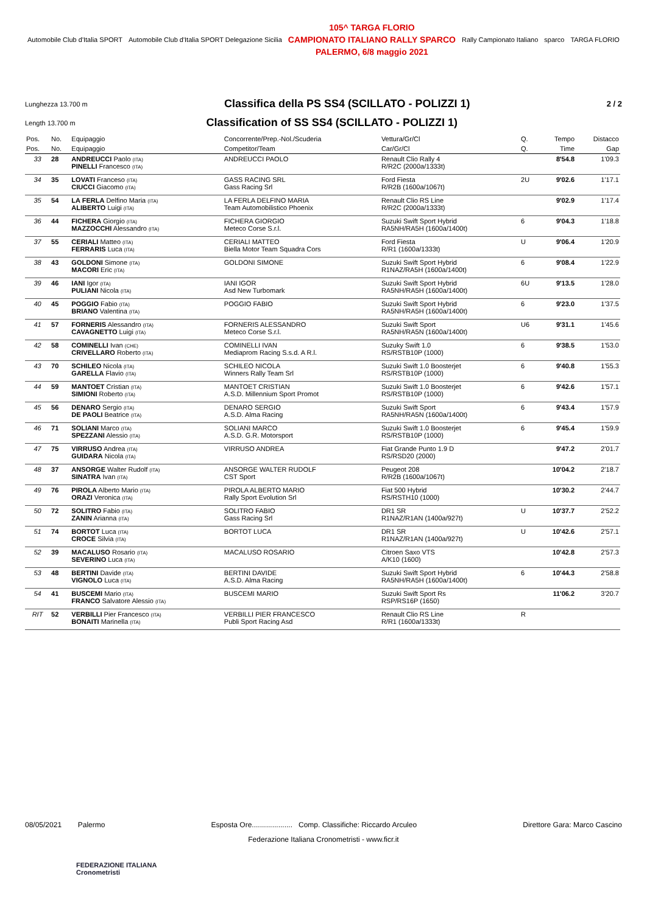Automobile Club d'Italia SPORT Automobile Club d'Italia SPORT Delegazione Sicilia
105^ TARGA FLORIO
CAMPIONATO ITALIANO RALLY SPARCO
PALERMO, 6/8 maggio 2021
Rally Campionato Italiano sparco TARGA FLORIO
Lunghezza 13.700 m Classifica della PS SS4 (SCILLATO - POLIZZI 1) 2 / 2
Length 13.700 m Classification of SS SS4 (SCILLATO - POLIZZI 1)
| Pos. | No. | Equipaggio | Concorrente/Prep.-Nol./Scuderia | Vettura/Gr/Cl | Q. | Tempo | Distacco |
| Pos. | No. | Equipaggio | Competitor/Team | Car/Gr/Cl | Q. | Time | Gap |
| 33 | 28 | ANDREUCCI Paolo (ITA) PINELLI Francesco (ITA) | ANDREUCCI PAOLO | Renault Clio Rally 4 R/R2C (2000a/1333t) | | 8'54.8 | 1'09.3 |
| 34 | 35 | LOVATI Franceso (ITA) CIUCCI Giacomo (ITA) | GASS RACING SRL Gass Racing Srl | Ford Fiesta R/R2B (1600a/1067t) | 2U | 9'02.6 | 1'17.1 |
| 35 | 54 | LA FERLA Delfino Maria (ITA) ALIBERTO Luigi (ITA) | LA FERLA DELFINO MARIA Team Automobilistico Phoenix | Renault Clio RS Line R/R2C (2000a/1333t) | | 9'02.9 | 1'17.4 |
| 36 | 44 | FICHERA Giorgio (ITA) MAZZOCCHI Alessandro (ITA) | FICHERA GIORGIO Meteco Corse S.r.l. | Suzuki Swift Sport Hybrid RA5NH/RA5H (1600a/1400t) | 6 | 9'04.3 | 1'18.8 |
| 37 | 55 | CERIALI Matteo (ITA) FERRARIS Luca (ITA) | CERIALI MATTEO Biella Motor Team Squadra Cors | Ford Fiesta R/R1 (1600a/1333t) | U | 9'06.4 | 1'20.9 |
| 38 | 43 | GOLDONI Simone (ITA) MACORI Eric (ITA) | GOLDONI SIMONE | Suzuki Swift Sport Hybrid R1NAZ/RA5H (1600a/1400t) | 6 | 9'08.4 | 1'22.9 |
| 39 | 46 | IANI Igor (ITA) PULIANI Nicola (ITA) | IANI IGOR Asd New Turbomark | Suzuki Swift Sport Hybrid RA5NH/RA5H (1600a/1400t) | 6U | 9'13.5 | 1'28.0 |
| 40 | 45 | POGGIO Fabio (ITA) BRIANO Valentina (ITA) | POGGIO FABIO | Suzuki Swift Sport Hybrid RA5NH/RA5H (1600a/1400t) | 6 | 9'23.0 | 1'37.5 |
| 41 | 57 | FORNERIS Alessandro (ITA) CAVAGNETTO Luigi (ITA) | FORNERIS ALESSANDRO Meteco Corse S.r.l. | Suzuki Swift Sport RA5NH/RA5N (1600a/1400t) | U6 | 9'31.1 | 1'45.6 |
| 42 | 58 | COMINELLI Ivan (CHE) CRIVELLARO Roberto (ITA) | COMINELLI IVAN Mediaprom Racing S.s.d. A R.l. | Suzuky Swift 1.0 RS/RSTB10P (1000) | 6 | 9'38.5 | 1'53.0 |
| 43 | 70 | SCHILEO Nicola (ITA) GARELLA Flavio (ITA) | SCHILEO NICOLA Winners Rally Team Srl | Suzuki Swift 1.0 Boosterjet RS/RSTB10P (1000) | 6 | 9'40.8 | 1'55.3 |
| 44 | 59 | MANTOET Cristian (ITA) SIMIONI Roberto (ITA) | MANTOET CRISTIAN A.S.D. Millennium Sport Promot | Suzuki Swift 1.0 Boosterjet RS/RSTB10P (1000) | 6 | 9'42.6 | 1'57.1 |
| 45 | 56 | DENARO Sergio (ITA) DE PAOLI Beatrice (ITA) | DENARO SERGIO A.S.D. Alma Racing | Suzuki Swift Sport RA5NH/RA5N (1600a/1400t) | 6 | 9'43.4 | 1'57.9 |
| 46 | 71 | SOLIANI Marco (ITA) SPEZZANI Alessio (ITA) | SOLIANI MARCO A.S.D. G.R. Motorsport | Suzuki Swift 1.0 Boosterjet RS/RSTB10P (1000) | 6 | 9'45.4 | 1'59.9 |
| 47 | 75 | VIRRUSO Andrea (ITA) GUIDARA Nicola (ITA) | VIRRUSO ANDREA | Fiat Grande Punto 1.9 D RS/RSD20 (2000) | | 9'47.2 | 2'01.7 |
| 48 | 37 | ANSORGE Walter Rudolf (ITA) SINATRA Ivan (ITA) | ANSORGE WALTER RUDOLF CST Sport | Peugeot 208 R/R2B (1600a/1067t) | | 10'04.2 | 2'18.7 |
| 49 | 76 | PIROLA Alberto Mario (ITA) ORAZI Veronica (ITA) | PIROLA ALBERTO MARIO Rally Sport Evolution Srl | Fiat 500 Hybrid RS/RSTH10 (1000) | | 10'30.2 | 2'44.7 |
| 50 | 72 | SOLITRO Fabio (ITA) ZANIN Arianna (ITA) | SOLITRO FABIO Gass Racing Srl | DR1 SR R1NAZ/R1AN (1400a/927t) | U | 10'37.7 | 2'52.2 |
| 51 | 74 | BORTOT Luca (ITA) CROCE Silvia (ITA) | BORTOT LUCA | DR1 SR R1NAZ/R1AN (1400a/927t) | U | 10'42.6 | 2'57.1 |
| 52 | 39 | MACALUSO Rosario (ITA) SEVERINO Luca (ITA) | MACALUSO ROSARIO | Citroen Saxo VTS A/K10 (1600) | | 10'42.8 | 2'57.3 |
| 53 | 48 | BERTINI Davide (ITA) VIGNOLO Luca (ITA) | BERTINI DAVIDE A.S.D. Alma Racing | Suzuki Swift Sport Hybrid RA5NH/RA5H (1600a/1400t) | 6 | 10'44.3 | 2'58.8 |
| 54 | 41 | BUSCEMI Mario (ITA) FRANCO Salvatore Alessio (ITA) | BUSCEMI MARIO | Suzuki Swift Sport Rs RSP/RS16P (1650) | | 11'06.2 | 3'20.7 |
| RIT | 52 | VERBILLI Pier Francesco (ITA) BONAITI Marinella (ITA) | VERBILLI PIER FRANCESCO Publi Sport Racing Asd | Renault Clio RS Line R/R1 (1600a/1333t) | R | | |
08/05/2021 Palermo Esposta Ore.................... Comp. Classifiche: Riccardo Arculeo Direttore Gara: Marco Cascino
Federazione Italiana Cronometristi - www.ficr.it
FEDERAZIONE ITALIANA
Cronometristi